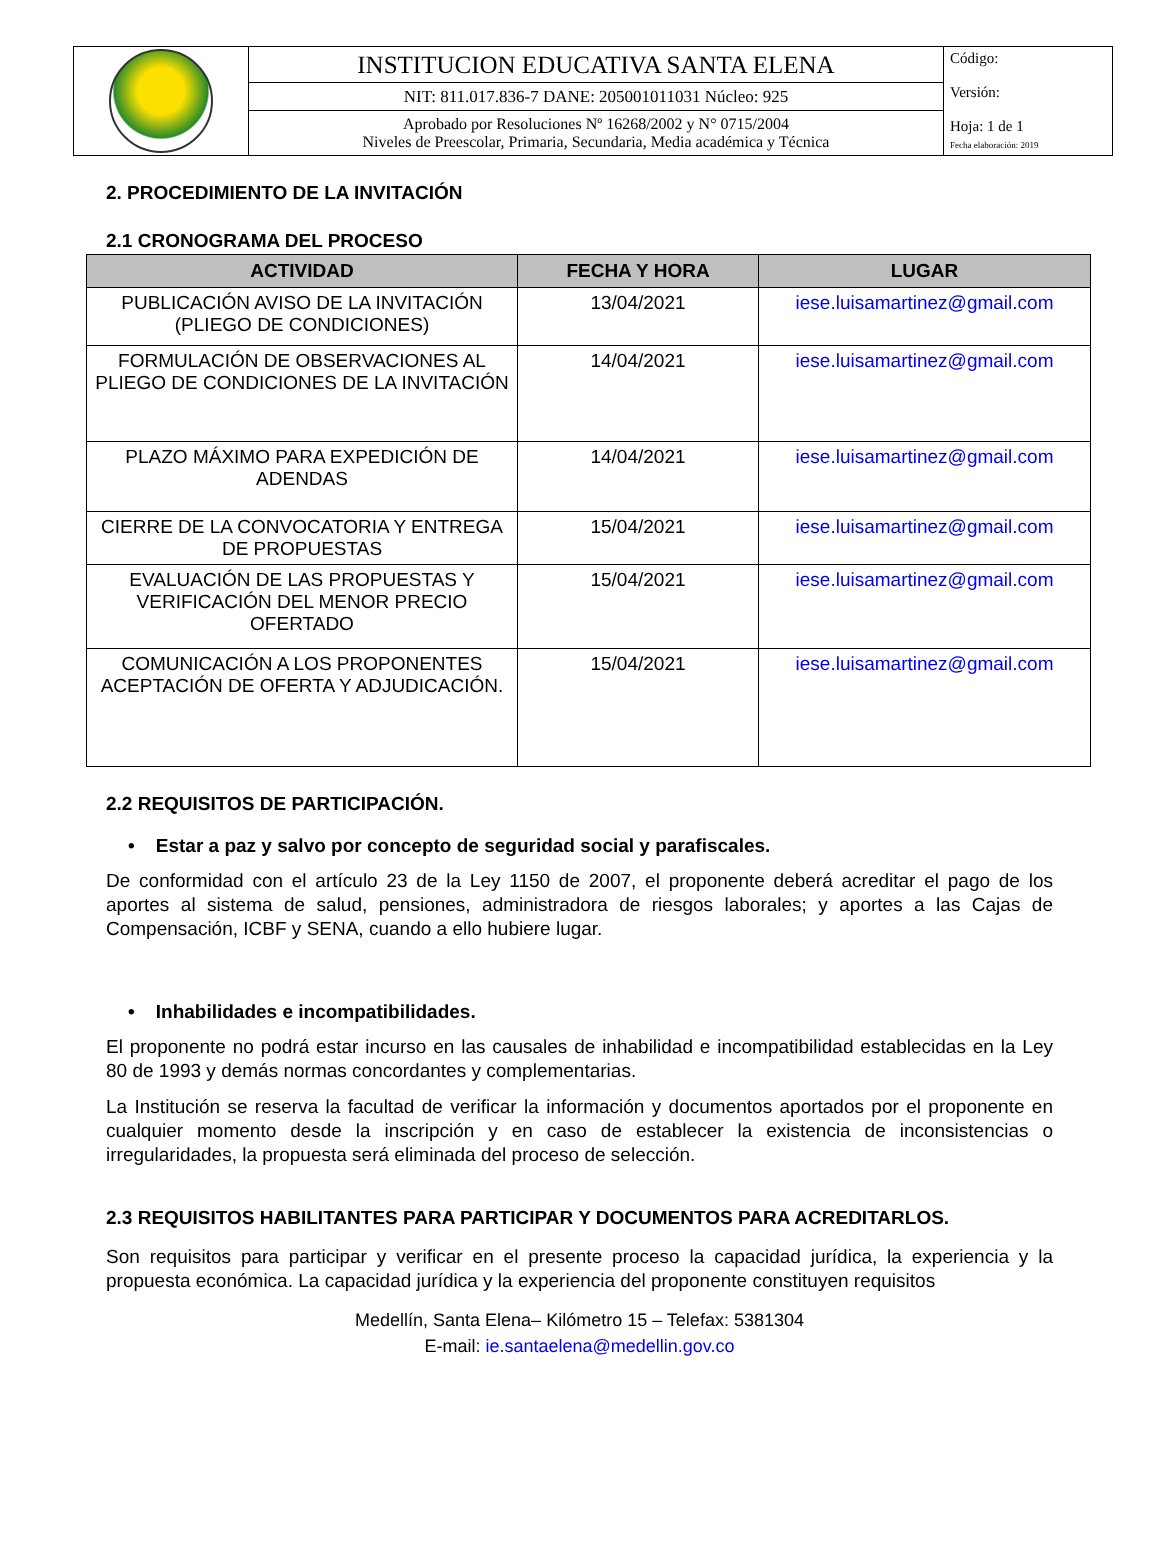| | INSTITUCION EDUCATIVA SANTA ELENA | Código: Versión: Hoja: 1 de 1 Fecha elaboración: 2019 |
| | NIT: 811.017.836-7 DANE: 205001011031 Núcleo: 925 | |
| | Aprobado por Resoluciones Nº 16268/2002 y N° 0715/2004 Niveles de Preescolar, Primaria, Secundaria, Media académica y Técnica | |
2. PROCEDIMIENTO DE LA INVITACIÓN
2.1 CRONOGRAMA DEL PROCESO
| ACTIVIDAD | FECHA Y HORA | LUGAR |
| --- | --- | --- |
| PUBLICACIÓN AVISO DE LA INVITACIÓN (PLIEGO DE CONDICIONES) | 13/04/2021 | iese.luisamartinez@gmail.com |
| FORMULACIÓN DE OBSERVACIONES AL PLIEGO DE CONDICIONES DE LA INVITACIÓN | 14/04/2021 | iese.luisamartinez@gmail.com |
| PLAZO MÁXIMO PARA EXPEDICIÓN DE ADENDAS | 14/04/2021 | iese.luisamartinez@gmail.com |
| CIERRE DE LA CONVOCATORIA Y ENTREGA DE PROPUESTAS | 15/04/2021 | iese.luisamartinez@gmail.com |
| EVALUACIÓN DE LAS PROPUESTAS Y VERIFICACIÓN DEL MENOR PRECIO OFERTADO | 15/04/2021 | iese.luisamartinez@gmail.com |
| COMUNICACIÓN A LOS PROPONENTES ACEPTACIÓN DE OFERTA Y ADJUDICACIÓN. | 15/04/2021 | iese.luisamartinez@gmail.com |
2.2 REQUISITOS DE PARTICIPACIÓN.
• Estar a paz y salvo por concepto de seguridad social y parafiscales.
De conformidad con el artículo 23 de la Ley 1150 de 2007, el proponente deberá acreditar el pago de los aportes al sistema de salud, pensiones, administradora de riesgos laborales; y aportes a las Cajas de Compensación, ICBF y SENA, cuando a ello hubiere lugar.
• Inhabilidades e incompatibilidades.
El proponente no podrá estar incurso en las causales de inhabilidad e incompatibilidad establecidas en la Ley 80 de 1993 y demás normas concordantes y complementarias.
La Institución se reserva la facultad de verificar la información y documentos aportados por el proponente en cualquier momento desde la inscripción y en caso de establecer la existencia de inconsistencias o irregularidades, la propuesta será eliminada del proceso de selección.
2.3 REQUISITOS HABILITANTES PARA PARTICIPAR Y DOCUMENTOS PARA ACREDITARLOS.
Son requisitos para participar y verificar en el presente proceso la capacidad jurídica, la experiencia y la propuesta económica. La capacidad jurídica y la experiencia del proponente constituyen requisitos
Medellín, Santa Elena– Kilómetro 15 – Telefax: 5381304
E-mail: ie.santaelena@medellin.gov.co